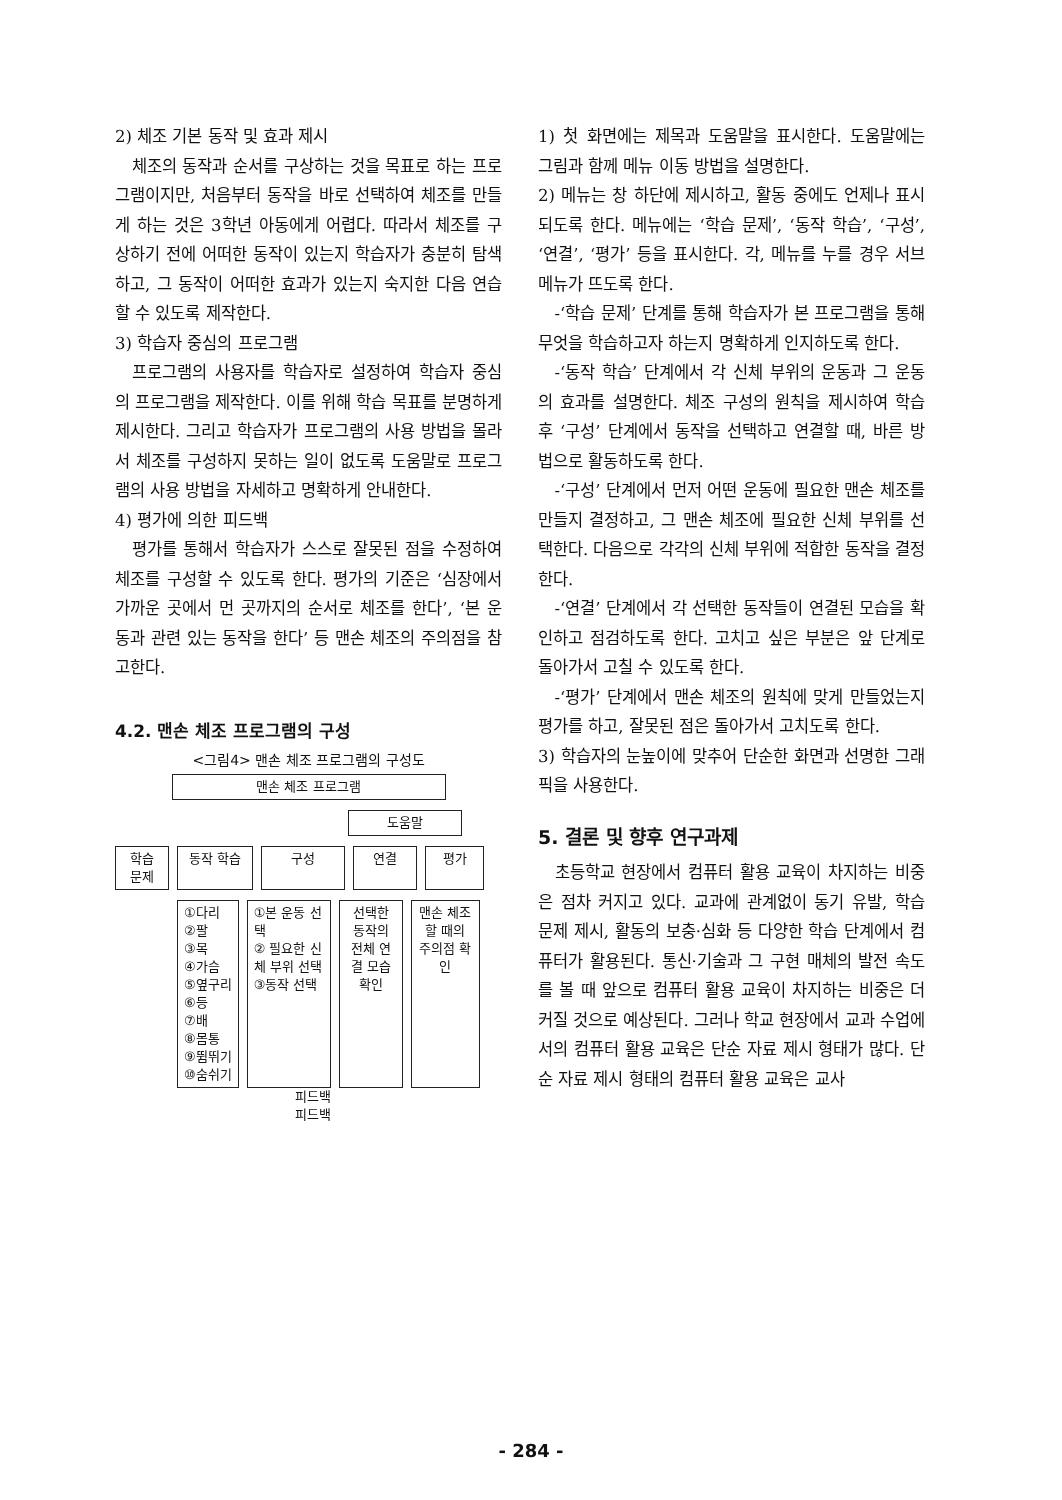2) 체조 기본 동작 및 효과 제시
체조의 동작과 순서를 구상하는 것을 목표로 하는 프로그램이지만, 처음부터 동작을 바로 선택하여 체조를 만들게 하는 것은 3학년 아동에게 어렵다. 따라서 체조를 구상하기 전에 어떠한 동작이 있는지 학습자가 충분히 탐색하고, 그 동작이 어떠한 효과가 있는지 숙지한 다음 연습할 수 있도록 제작한다.
3) 학습자 중심의 프로그램
프로그램의 사용자를 학습자로 설정하여 학습자 중심의 프로그램을 제작한다. 이를 위해 학습 목표를 분명하게 제시한다. 그리고 학습자가 프로그램의 사용 방법을 몰라서 체조를 구성하지 못하는 일이 없도록 도움말로 프로그램의 사용 방법을 자세하고 명확하게 안내한다.
4) 평가에 의한 피드백
평가를 통해서 학습자가 스스로 잘못된 점을 수정하여 체조를 구성할 수 있도록 한다. 평가의 기준은 ‘심장에서 가까운 곳에서 먼 곳까지의 순서로 체조를 한다’, ‘본 운동과 관련 있는 동작을 한다’ 등 맨손 체조의 주의점을 참고한다.
4.2. 맨손 체조 프로그램의 구성
<그림4> 맨손 체조 프로그램의 구성도
맨손 체조 프로그램
도움말
학습
문제 동작 학습 구성 연결 평가
①다리
②팔
③목
④가슴
⑤옆구리
⑥등
⑦배
⑧몸통
⑨뜀뛰기
⑩숨쉬기 ①본 운동 선택
② 필요한 신체 부위 선택
③동작 선택 선택한 동작의 전체 연결 모습 확인 맨손 체조할 때의 주의점 확인
피드백
피드백
1) 첫 화면에는 제목과 도움말을 표시한다. 도움말에는 그림과 함께 메뉴 이동 방법을 설명한다.
2) 메뉴는 창 하단에 제시하고, 활동 중에도 언제나 표시되도록 한다. 메뉴에는 ‘학습 문제’, ‘동작 학습’, ‘구성’, ‘연결’, ‘평가’ 등을 표시한다. 각, 메뉴를 누를 경우 서브 메뉴가 뜨도록 한다.
-‘학습 문제’ 단계를 통해 학습자가 본 프로그램을 통해 무엇을 학습하고자 하는지 명확하게 인지하도록 한다.
-‘동작 학습’ 단계에서 각 신체 부위의 운동과 그 운동의 효과를 설명한다. 체조 구성의 원칙을 제시하여 학습 후 ‘구성’ 단계에서 동작을 선택하고 연결할 때, 바른 방법으로 활동하도록 한다.
-‘구성’ 단계에서 먼저 어떤 운동에 필요한 맨손 체조를 만들지 결정하고, 그 맨손 체조에 필요한 신체 부위를 선택한다. 다음으로 각각의 신체 부위에 적합한 동작을 결정한다.
-‘연결’ 단계에서 각 선택한 동작들이 연결된 모습을 확인하고 점검하도록 한다. 고치고 싶은 부분은 앞 단계로 돌아가서 고칠 수 있도록 한다.
-‘평가’ 단계에서 맨손 체조의 원칙에 맞게 만들었는지 평가를 하고, 잘못된 점은 돌아가서 고치도록 한다.
3) 학습자의 눈높이에 맞추어 단순한 화면과 선명한 그래픽을 사용한다.
5. 결론 및 향후 연구과제
초등학교 현장에서 컴퓨터 활용 교육이 차지하는 비중은 점차 커지고 있다. 교과에 관계없이 동기 유발, 학습 문제 제시, 활동의 보충·심화 등 다양한 학습 단계에서 컴퓨터가 활용된다. 통신·기술과 그 구현 매체의 발전 속도를 볼 때 앞으로 컴퓨터 활용 교육이 차지하는 비중은 더 커질 것으로 예상된다. 그러나 학교 현장에서 교과 수업에서의 컴퓨터 활용 교육은 단순 자료 제시 형태가 많다. 단순 자료 제시 형태의 컴퓨터 활용 교육은 교사
- 284 -